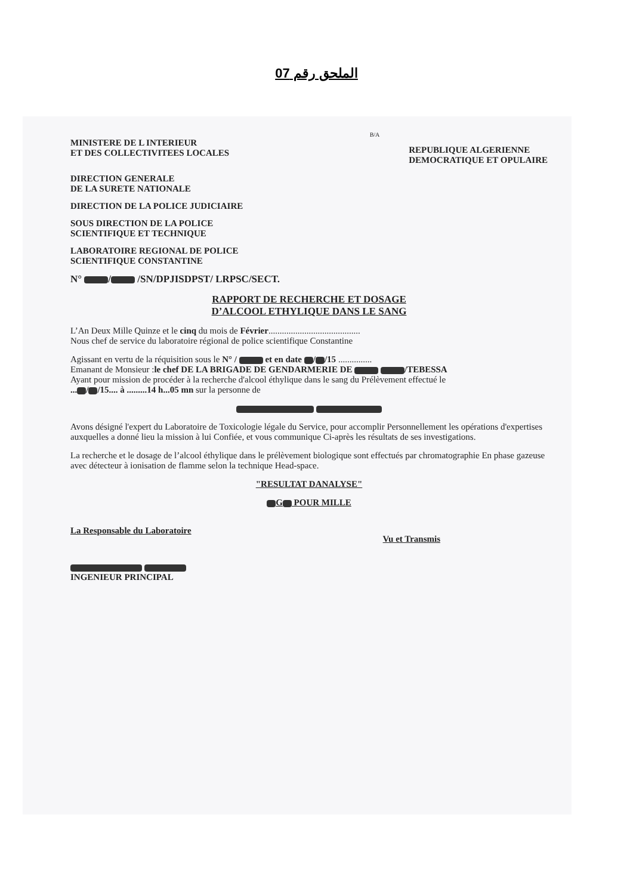الملحق رقم 07
B/A
MINISTERE DE L INTERIEUR
ET DES COLLECTIVITEES LOCALES
REPUBLIQUE ALGERIENNE
DEMOCRATIQUE ET OPULAIRE
DIRECTION GENERALE
DE LA SURETE NATIONALE
DIRECTION DE LA POLICE JUDICIAIRE
SOUS DIRECTION DE LA POLICE
SCIENTIFIQUE ET TECHNIQUE
LABORATOIRE REGIONAL DE POLICE
SCIENTIFIQUE CONSTANTINE
N° / /SN/DPJISDPST/ LRPSC/SECT.
RAPPORT DE RECHERCHE ET DOSAGE
D’ALCOOL ETHYLIQUE DANS LE SANG
L’An Deux Mille Quinze et le cinq du mois de Février.........................................
Nous chef de service du laboratoire régional de police scientifique Constantine
Agissant en vertu de la réquisition sous le N° / et en date / /15 ...............
Emanant de Monsieur :le chef DE LA BRIGADE DE GENDARMERIE DE /TEBESSA
Ayant pour mission de procéder à la recherche d'alcool éthylique dans le sang du Prélèvement effectué le
... / /15.... à .........14 h...05 mn sur la personne de
Avons désigné l'expert du Laboratoire de Toxicologie légale du Service, pour accomplir Personnellement les opérations d'expertises auxquelles a donné lieu la mission à lui Confiée, et vous communique Ci-après les résultats de ses investigations.
La recherche et le dosage de l’alcool éthylique dans le prélèvement biologique sont effectués par chromatographie En phase gazeuse avec détecteur à ionisation de flamme selon la technique Head-space.
"RESULTAT DANALYSE"
G POUR MILLE
La Responsable du Laboratoire Vu et Transmis
INGENIEUR PRINCIPAL